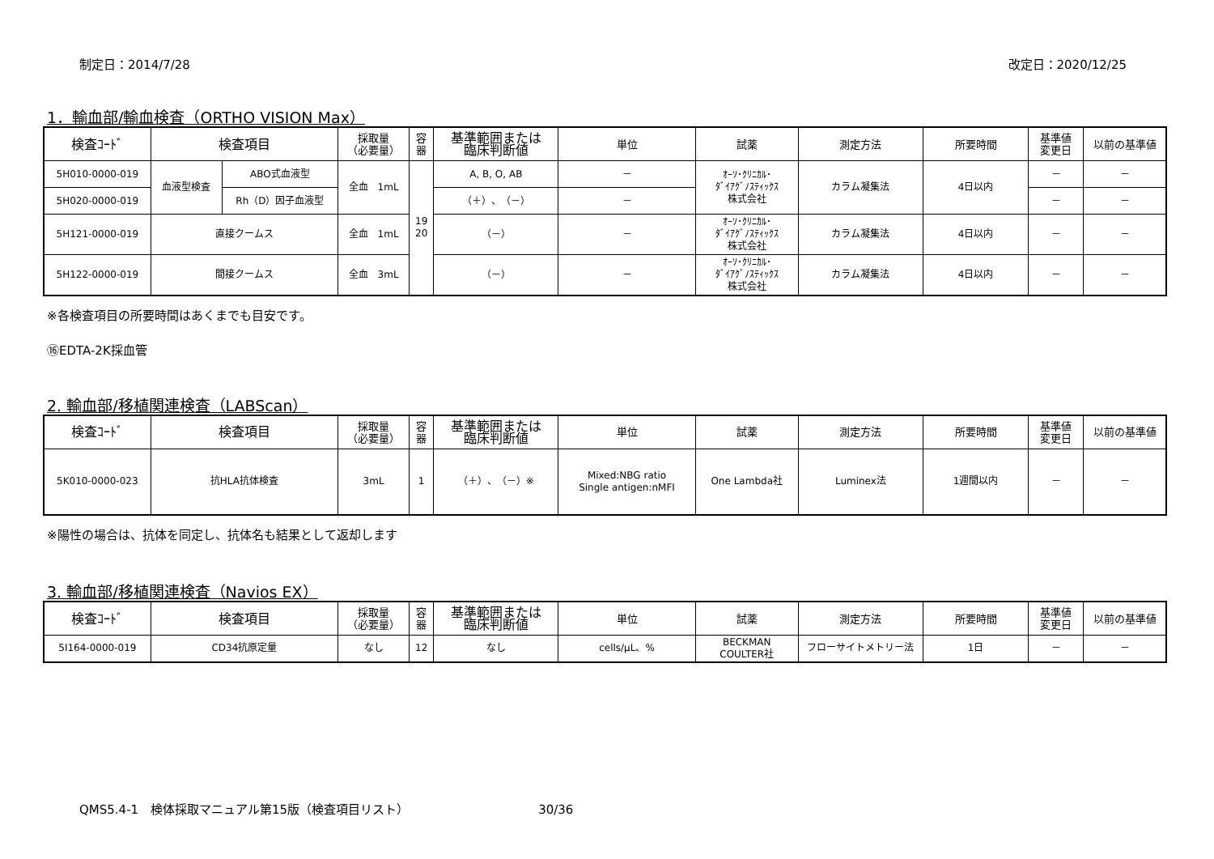制定日：2014/7/28 改定日：2020/12/25
1．輸血部/輸血検査（ORTHO VISION Max）
| 検査ｺｰﾄﾞ | 検査項目 | | 採取量 （必要量） | 容 器 | 基準範囲または 臨床判断値 | 単位 | 試薬 | 測定方法 | 所要時間 | 基準値 変更日 | 以前の基準値 |
| --- | --- | --- | --- | --- | --- | --- | --- | --- | --- | --- | --- |
| 5H010-0000-019 | 血液型検査 | ABO式血液型 | 全血 1mL | 19 20 | A, B, O, AB | － | ｵｰｿ･ｸﾘﾆｶﾙ･ ﾀﾞｲｱｸﾞﾉｽﾃｨｯｸｽ 株式会社 | カラム凝集法 | 4日以内 | － | － |
| 5H020-0000-019 | | Rh（D）因子血液型 | | | （＋）、（－） | － | | | | － | － |
| 5H121-0000-019 | 直接クームス | | 全血 1mL | | （－） | － | ｵｰｿ･ｸﾘﾆｶﾙ･ ﾀﾞｲｱｸﾞﾉｽﾃｨｯｸｽ 株式会社 | カラム凝集法 | 4日以内 | － | － |
| 5H122-0000-019 | 間接クームス | | 全血 3mL | | （－） | － | ｵｰｿ･ｸﾘﾆｶﾙ･ ﾀﾞｲｱｸﾞﾉｽﾃｨｯｸｽ 株式会社 | カラム凝集法 | 4日以内 | － | － |
※各検査項目の所要時間はあくまでも目安です。
⑯EDTA-2K採血管
2. 輸血部/移植関連検査（LABScan）
| 検査ｺｰﾄﾞ | 検査項目 | 採取量 （必要量） | 容 器 | 基準範囲または 臨床判断値 | 単位 | 試薬 | 測定方法 | 所要時間 | 基準値 変更日 | 以前の基準値 |
| --- | --- | --- | --- | --- | --- | --- | --- | --- | --- | --- |
| 5K010-0000-023 | 抗HLA抗体検査 | 3mL | 1 | （＋）、（－）※ | Mixed:NBG ratio Single antigen:nMFI | One Lambda社 | Luminex法 | 1週間以内 | － | － |
※陽性の場合は、抗体を同定し、抗体名も結果として返却します
3. 輸血部/移植関連検査（Navios EX）
| 検査ｺｰﾄﾞ | 検査項目 | 採取量 （必要量） | 容 器 | 基準範囲または 臨床判断値 | 単位 | 試薬 | 測定方法 | 所要時間 | 基準値 変更日 | 以前の基準値 |
| --- | --- | --- | --- | --- | --- | --- | --- | --- | --- | --- |
| 5I164-0000-019 | CD34抗原定量 | なし | 12 | なし | cells/μL、% | BECKMAN COULTER社 | フローサイトメトリー法 | 1日 | － | － |
QMS5.4-1　検体採取マニュアル第15版（検査項目リスト） 30/36